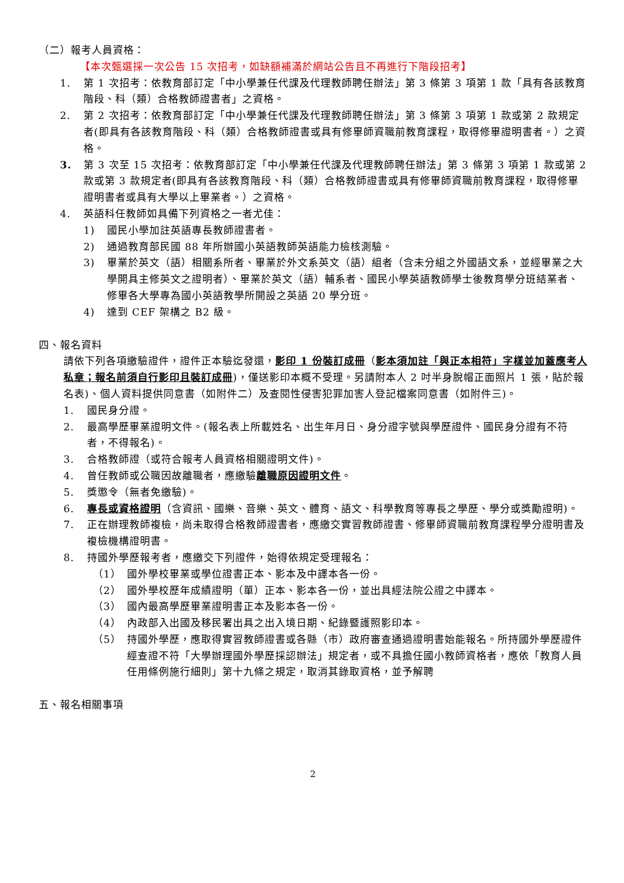（二）報考人員資格：
【本次甄選採一次公告 15 次招考，如缺額補滿於網站公告且不再進行下階段招考】
1. 第 1 次招考：依教育部訂定「中小學兼任代課及代理教師聘任辦法」第 3 條第 3 項第 1 款「具有各該教育階段、科（類）合格教師證書者」之資格。
2. 第 2 次招考：依教育部訂定「中小學兼任代課及代理教師聘任辦法」第 3 條第 3 項第 1 款或第 2 款規定者(即具有各該教育階段、科（類）合格教師證書或具有修畢師資職前教育課程，取得修畢證明書者。）之資格。
3. 第 3 次至 15 次招考：依教育部訂定「中小學兼任代課及代理教師聘任辦法」第 3 條第 3 項第 1 款或第 2 款或第 3 款規定者(即具有各該教育階段、科（類）合格教師證書或具有修畢師資職前教育課程，取得修畢證明書者或具有大學以上畢業者。）之資格。
4. 英語科任教師如具備下列資格之一者尤佳：
1) 國民小學加註英語專長教師證書者。
2) 通過教育部民國 88 年所辦國小英語教師英語能力檢核測驗。
3) 畢業於英文（語）相關系所者、畢業於外文系英文（語）組者（含未分組之外國語文系，並經畢業之大學開具主修英文之證明者）、畢業於英文（語）輔系者、國民小學英語教師學士後教育學分班結業者、修畢各大學專為國小英語教學所開設之英語 20 學分班。
4) 達到 CEF 架構之 B2 級。
四、報名資料
請依下列各項繳驗證件，證件正本驗迄發還，影印 1 份裝訂成冊（影本須加註「與正本相符」字樣並加蓋應考人私章；報名前須自行影印且裝訂成冊)，僅送影印本概不受理。另請附本人 2 吋半身脫帽正面照片 1 張，貼於報名表)、個人資料提供同意書（如附件二）及查閱性侵害犯罪加害人登記檔案同意書（如附件三)。
1. 國民身分證。
2. 最高學歷畢業證明文件。(報名表上所載姓名、出生年月日、身分證字號與學歷證件、國民身分證有不符者，不得報名)。
3. 合格教師證（或符合報考人員資格相關證明文件)。
4. 曾任教師或公職因故離職者，應繳驗離職原因證明文件。
5. 獎懲令（無者免繳驗)。
6. 專長或資格證明（含資訊、國樂、音樂、英文、體育、語文、科學教育等專長之學歷、學分或獎勵證明)。
7. 正在辦理教師複檢，尚未取得合格教師證書者，應繳交實習教師證書、修畢師資職前教育課程學分證明書及複檢機構證明書。
8. 持國外學歷報考者，應繳交下列證件，始得依規定受理報名：
（1） 國外學校畢業或學位證書正本、影本及中譯本各一份。
（2） 國外學校歷年成績證明（單）正本、影本各一份，並出具經法院公證之中譯本。
（3） 國內最高學歷畢業證明書正本及影本各一份。
（4） 內政部入出國及移民署出具之出入境日期、紀錄暨護照影印本。
（5） 持國外學歷，應取得實習教師證書或各縣（市）政府審查通過證明書始能報名。所持國外學歷證件經查證不符「大學辦理國外學歷採認辦法」規定者，或不具擔任國小教師資格者，應依「教育人員任用條例施行細則」第十九條之規定，取消其錄取資格，並予解聘
五、報名相關事項
2